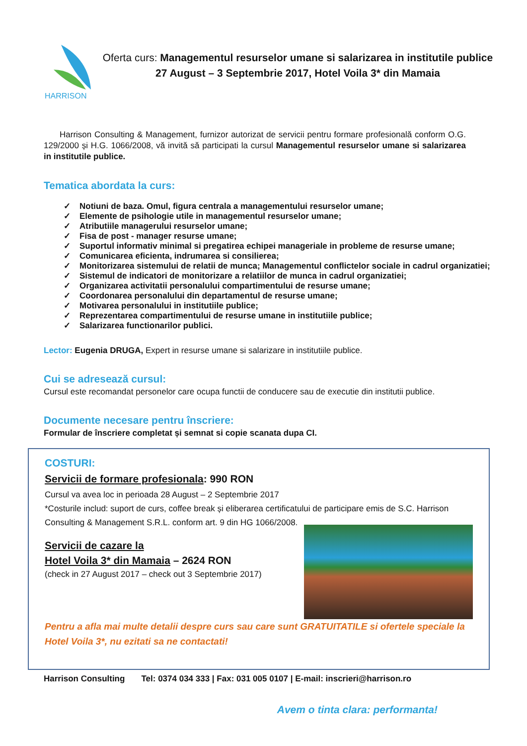HARRISON
Oferta curs: Managementul resurselor umane si salarizarea in institutile publice
27 August – 3 Septembrie 2017, Hotel Voila 3* din Mamaia
Harrison Consulting & Management, furnizor autorizat de servicii pentru formare profesională conform O.G. 129/2000 și H.G. 1066/2008, vă invită să participati la cursul Managementul resurselor umane si salarizarea in institutile publice.
Tematica abordata la curs:
✓ Notiuni de baza. Omul, figura centrala a managementului resurselor umane;
✓ Elemente de psihologie utile in managementul resurselor umane;
✓ Atributiile managerului resurselor umane;
✓ Fisa de post - manager resurse umane;
✓ Suportul informativ minimal si pregatirea echipei manageriale in probleme de resurse umane;
✓ Comunicarea eficienta, indrumarea si consilierea;
✓ Monitorizarea sistemului de relatii de munca; Managementul conflictelor sociale in cadrul organizatiei;
✓ Sistemul de indicatori de monitorizare a relatiilor de munca in cadrul organizatiei;
✓ Organizarea activitatii personalului compartimentului de resurse umane;
✓ Coordonarea personalului din departamentul de resurse umane;
✓ Motivarea personalului in institutiile publice;
✓ Reprezentarea compartimentului de resurse umane in institutiile publice;
✓ Salarizarea functionarilor publici.
Lector: Eugenia DRUGA, Expert in resurse umane si salarizare in institutiile publice.
Cui se adresează cursul:
Cursul este recomandat personelor care ocupa functii de conducere sau de executie din institutii publice.
Documente necesare pentru înscriere:
Formular de înscriere completat și semnat si copie scanata dupa CI.
COSTURI:
Servicii de formare profesionala: 990 RON
Cursul va avea loc in perioada 28 August – 2 Septembrie 2017
*Costurile includ: suport de curs, coffee break și eliberarea certificatului de participare emis de S.C. Harrison Consulting & Management S.R.L. conform art. 9 din HG 1066/2008.
Servicii de cazare la
Hotel Voila 3* din Mamaia – 2624 RON
(check in 27 August 2017 – check out 3 Septembrie 2017)
Pentru a afla mai multe detalii despre curs sau care sunt GRATUITATILE si ofertele speciale la Hotel Voila 3*, nu ezitati sa ne contactati!
Harrison Consulting Tel: 0374 034 333 | Fax: 031 005 0107 | E-mail: inscrieri@harrison.ro
Avem o tinta clara: performanta!